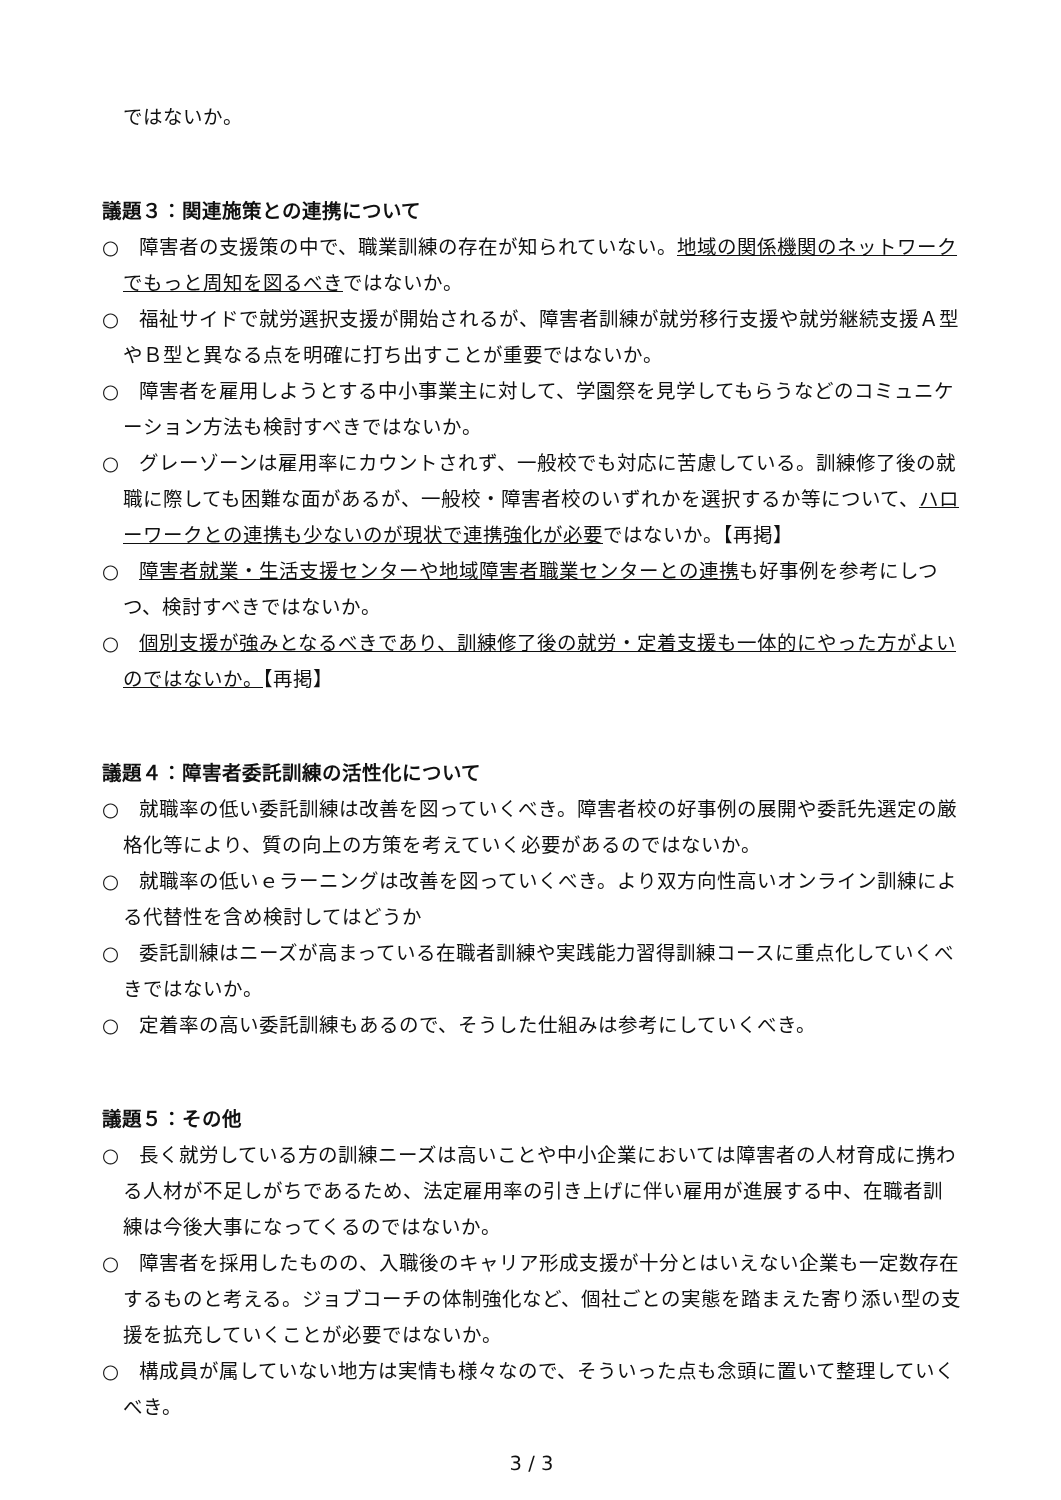ではないか。
議題３：関連施策との連携について
○　障害者の支援策の中で、職業訓練の存在が知られていない。地域の関係機関のネットワークでもっと周知を図るべきではないか。
○　福祉サイドで就労選択支援が開始されるが、障害者訓練が就労移行支援や就労継続支援Ａ型やＢ型と異なる点を明確に打ち出すことが重要ではないか。
○　障害者を雇用しようとする中小事業主に対して、学園祭を見学してもらうなどのコミュニケーション方法も検討すべきではないか。
○　グレーゾーンは雇用率にカウントされず、一般校でも対応に苦慮している。訓練修了後の就職に際しても困難な面があるが、一般校・障害者校のいずれかを選択するか等について、ハローワークとの連携も少ないのが現状で連携強化が必要ではないか。【再掲】
○　障害者就業・生活支援センターや地域障害者職業センターとの連携も好事例を参考にしつつ、検討すべきではないか。
○　個別支援が強みとなるべきであり、訓練修了後の就労・定着支援も一体的にやった方がよいのではないか。【再掲】
議題４：障害者委託訓練の活性化について
○　就職率の低い委託訓練は改善を図っていくべき。障害者校の好事例の展開や委託先選定の厳格化等により、質の向上の方策を考えていく必要があるのではないか。
○　就職率の低いｅラーニングは改善を図っていくべき。より双方向性高いオンライン訓練による代替性を含め検討してはどうか
○　委託訓練はニーズが高まっている在職者訓練や実践能力習得訓練コースに重点化していくべきではないか。
○　定着率の高い委託訓練もあるので、そうした仕組みは参考にしていくべき。
議題５：その他
○　長く就労している方の訓練ニーズは高いことや中小企業においては障害者の人材育成に携わる人材が不足しがちであるため、法定雇用率の引き上げに伴い雇用が進展する中、在職者訓練は今後大事になってくるのではないか。
○　障害者を採用したものの、入職後のキャリア形成支援が十分とはいえない企業も一定数存在するものと考える。ジョブコーチの体制強化など、個社ごとの実態を踏まえた寄り添い型の支援を拡充していくことが必要ではないか。
○　構成員が属していない地方は実情も様々なので、そういった点も念頭に置いて整理していくべき。
3 / 3